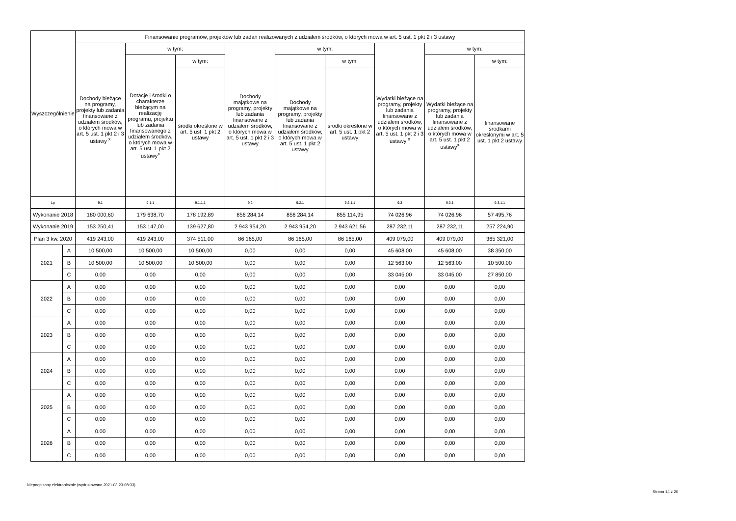| Wyszczególnienie | | Finansowanie programów, projektów lub zadań realizowanych z udziałem środków, o których mowa w art. 5 ust. 1 pkt 2 i 3 ustawy | | | | | | | | |
| --- | --- | --- | --- | --- | --- | --- | --- | --- | --- | --- |
| | | Dochody bieżące na programy, projekty lub zadania finansowane z udziałem środków, o których mowa w art. 5 ust. 1 pkt 2 i 3 ustawy <sup>x</sup> | w tym: | | Dochody majątkowe na programy, projekty lub zadania finansowane z udziałem środków, o których mowa w art. 5 ust. 1 pkt 2 i 3 ustawy | w tym: | | Wydatki bieżące na programy, projekty lub zadania finansowane z udziałem środków, o których mowa w art. 5 ust. 1 pkt 2 i 3 ustawy <sup>x</sup> | w tym: | |
| | | | Dotacje i środki o charakterze bieżącym na realizację programu, projektu lub zadania finansowanego z udziałem środków, o których mowa w art. 5 ust. 1 pkt 2 ustawy<sup>x</sup> | w tym: | | Dochody majątkowe na programy, projekty lub zadania finansowane z udziałem środków, o których mowa w art. 5 ust. 1 pkt 2 ustawy | w tym: | | Wydatki bieżące na programy, projekty lub zadania finansowane z udziałem środków, o których mowa w art. 5 ust. 1 pkt 2 ustawy<sup>x</sup> | w tym: |
| | | | | środki określone w art. 5 ust. 1 pkt 2 ustawy | | | środki określone w art. 5 ust. 1 pkt 2 ustawy | | | finansowane środkami określonymi w art. 5 ust. 1 pkt 2 ustawy |
| Lp | | 9.1 | 9.1.1 | 9.1.1.1 | 9.2 | 9.2.1 | 9.2.1.1 | 9.3 | 9.3.1 | 9.3.1.1 |
| Wykonanie 2018 | | 180 000,60 | 179 638,70 | 178 192,89 | 856 284,14 | 856 284,14 | 855 114,95 | 74 026,96 | 74 026,96 | 57 495,76 |
| Wykonanie 2019 | | 153 250,41 | 153 147,00 | 139 627,80 | 2 943 954,20 | 2 943 954,20 | 2 943 621,56 | 287 232,11 | 287 232,11 | 257 224,90 |
| Plan 3 kw. 2020 | | 419 243,00 | 419 243,00 | 374 511,00 | 86 165,00 | 86 165,00 | 86 165,00 | 409 079,00 | 409 079,00 | 365 321,00 |
| 2021 | A | 10 500,00 | 10 500,00 | 10 500,00 | 0,00 | 0,00 | 0,00 | 45 608,00 | 45 608,00 | 38 350,00 |
| | B | 10 500,00 | 10 500,00 | 10 500,00 | 0,00 | 0,00 | 0,00 | 12 563,00 | 12 563,00 | 10 500,00 |
| | C | 0,00 | 0,00 | 0,00 | 0,00 | 0,00 | 0,00 | 33 045,00 | 33 045,00 | 27 850,00 |
| 2022 | A | 0,00 | 0,00 | 0,00 | 0,00 | 0,00 | 0,00 | 0,00 | 0,00 | 0,00 |
| | B | 0,00 | 0,00 | 0,00 | 0,00 | 0,00 | 0,00 | 0,00 | 0,00 | 0,00 |
| | C | 0,00 | 0,00 | 0,00 | 0,00 | 0,00 | 0,00 | 0,00 | 0,00 | 0,00 |
| 2023 | A | 0,00 | 0,00 | 0,00 | 0,00 | 0,00 | 0,00 | 0,00 | 0,00 | 0,00 |
| | B | 0,00 | 0,00 | 0,00 | 0,00 | 0,00 | 0,00 | 0,00 | 0,00 | 0,00 |
| | C | 0,00 | 0,00 | 0,00 | 0,00 | 0,00 | 0,00 | 0,00 | 0,00 | 0,00 |
| 2024 | A | 0,00 | 0,00 | 0,00 | 0,00 | 0,00 | 0,00 | 0,00 | 0,00 | 0,00 |
| | B | 0,00 | 0,00 | 0,00 | 0,00 | 0,00 | 0,00 | 0,00 | 0,00 | 0,00 |
| | C | 0,00 | 0,00 | 0,00 | 0,00 | 0,00 | 0,00 | 0,00 | 0,00 | 0,00 |
| 2025 | A | 0,00 | 0,00 | 0,00 | 0,00 | 0,00 | 0,00 | 0,00 | 0,00 | 0,00 |
| | B | 0,00 | 0,00 | 0,00 | 0,00 | 0,00 | 0,00 | 0,00 | 0,00 | 0,00 |
| | C | 0,00 | 0,00 | 0,00 | 0,00 | 0,00 | 0,00 | 0,00 | 0,00 | 0,00 |
| 2026 | A | 0,00 | 0,00 | 0,00 | 0,00 | 0,00 | 0,00 | 0,00 | 0,00 | 0,00 |
| | B | 0,00 | 0,00 | 0,00 | 0,00 | 0,00 | 0,00 | 0,00 | 0,00 | 0,00 |
| | C | 0,00 | 0,00 | 0,00 | 0,00 | 0,00 | 0,00 | 0,00 | 0,00 | 0,00 |
Niepodpisany elektronicznie (wydrukowano 2021.03.23-08:33)
Strona 14 z 20